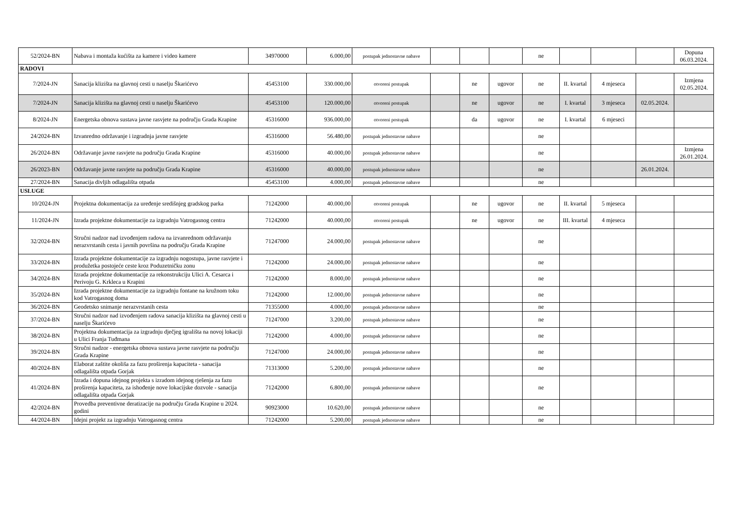| 52/2024-BN | Nabava i montaža kućišta za kamere i video kamere | 34970000 | 6.000,00 | postupak jednostavne nabave | | | | ne | | | | Dopuna 06.03.2024. |
| RADOVI | | | | | | | | | | | | |
| 7/2024-JN | Sanacija klizišta na glavnoj cesti u naselju Škarićevo | 45453100 | 330.000,00 | otvoreni postupak | | ne | ugovor | ne | II. kvartal | 4 mjeseca | | Izmjena 02.05.2024. |
| 7/2024-JN | Sanacija klizišta na glavnoj cesti u naselju Škarićevo | 45453100 | 120.000,00 | otvoreni postupak | | ne | ugovor | ne | I. kvartal | 3 mjeseca | 02.05.2024. | |
| 8/2024-JN | Energetska obnova sustava javne rasvjete na području Grada Krapine | 45316000 | 936.000,00 | otvoreni postupak | | da | ugovor | ne | I. kvartal | 6 mjeseci | | |
| 24/2024-BN | Izvanredno održavanje i izgradnja javne rasvjete | 45316000 | 56.480,00 | postupak jednostavne nabave | | | | ne | | | | |
| 26/2024-BN | Održavanje javne rasvjete na području Grada Krapine | 45316000 | 40.000,00 | postupak jednostavne nabave | | | | ne | | | | Izmjena 26.01.2024. |
| 26/2023-BN | Održavanje javne rasvjete na području Grada Krapine | 45316000 | 40.000,00 | postupak jednostavne nabave | | | | ne | | | 26.01.2024. | |
| 27/2024-BN | Sanacija divljih odlagališta otpada | 45453100 | 4.000,00 | postupak jednostavne nabave | | | | ne | | | | |
| USLUGE | | | | | | | | | | | | |
| 10/2024-JN | Projektna dokumentacija za uređenje središnjeg gradskog parka | 71242000 | 40.000,00 | otvoreni postupak | | ne | ugovor | ne | II. kvartal | 5 mjeseca | | |
| 11/2024-JN | Izrada projektne dokumentacije za izgradnju Vatrogasnog centra | 71242000 | 40.000,00 | otvoreni postupak | | ne | ugovor | ne | III. kvartal | 4 mjeseca | | |
| 32/2024-BN | Stručni nadzor nad izvođenjem radova na izvanrednom održavanju nerazvrstanih cesta i javnih površina na području Grada Krapine | 71247000 | 24.000,00 | postupak jednostavne nabave | | | | ne | | | | |
| 33/2024-BN | Izrada projektne dokumentacije za izgradnju nogostupa, javne rasvjete i produžetka postojeće ceste kroz Poduzetničku zonu | 71242000 | 24.000,00 | postupak jednostavne nabave | | | | ne | | | | |
| 34/2024-BN | Izrada projektne dokumentacije za rekonstrukciju Ulici A. Cesarca i Perivoju G. Krkleca u Krapini | 71242000 | 8.000,00 | postupak jednostavne nabave | | | | ne | | | | |
| 35/2024-BN | Izrada projektne dokumentacije za izgradnju fontane na kružnom toku kod Vatrogasnog doma | 71242000 | 12.000,00 | postupak jednostavne nabave | | | | ne | | | | |
| 36/2024-BN | Geodetsko snimanje nerazvrstanih cesta | 71355000 | 4.000,00 | postupak jednostavne nabave | | | | ne | | | | |
| 37/2024-BN | Stručni nadzor nad izvođenjem radova sanacija klizišta na glavnoj cesti u naselju Škarićevo | 71247000 | 3.200,00 | postupak jednostavne nabave | | | | ne | | | | |
| 38/2024-BN | Projektna dokumentacija za izgradnju dječjeg igrališta na novoj lokaciji u Ulici Franja Tuđmana | 71242000 | 4.000,00 | postupak jednostavne nabave | | | | ne | | | | |
| 39/2024-BN | Stručni nadzor - energetska obnova sustava javne rasvjete na području Grada Krapine | 71247000 | 24.000,00 | postupak jednostavne nabave | | | | ne | | | | |
| 40/2024-BN | Elaborat zaštite okoliša za fazu proširenja kapaciteta - sanacija odlagališta otpada Gorjak | 71313000 | 5.200,00 | postupak jednostavne nabave | | | | ne | | | | |
| 41/2024-BN | Izrada i dopuna idejnog projekta s izradom idejnog rješenja za fazu proširenja kapaciteta, za ishođenje nove lokacijske dozvole - sanacija odlagališta otpada Gorjak | 71242000 | 6.800,00 | postupak jednostavne nabave | | | | ne | | | | |
| 42/2024-BN | Provedba preventivne deratizacije na području Grada Krapine u 2024. godini | 90923000 | 10.620,00 | postupak jednostavne nabave | | | | ne | | | | |
| 44/2024-BN | Idejni projekt za izgradnju Vatrogasnog centra | 71242000 | 5.200,00 | postupak jednostavne nabave | | | | ne | | | | |